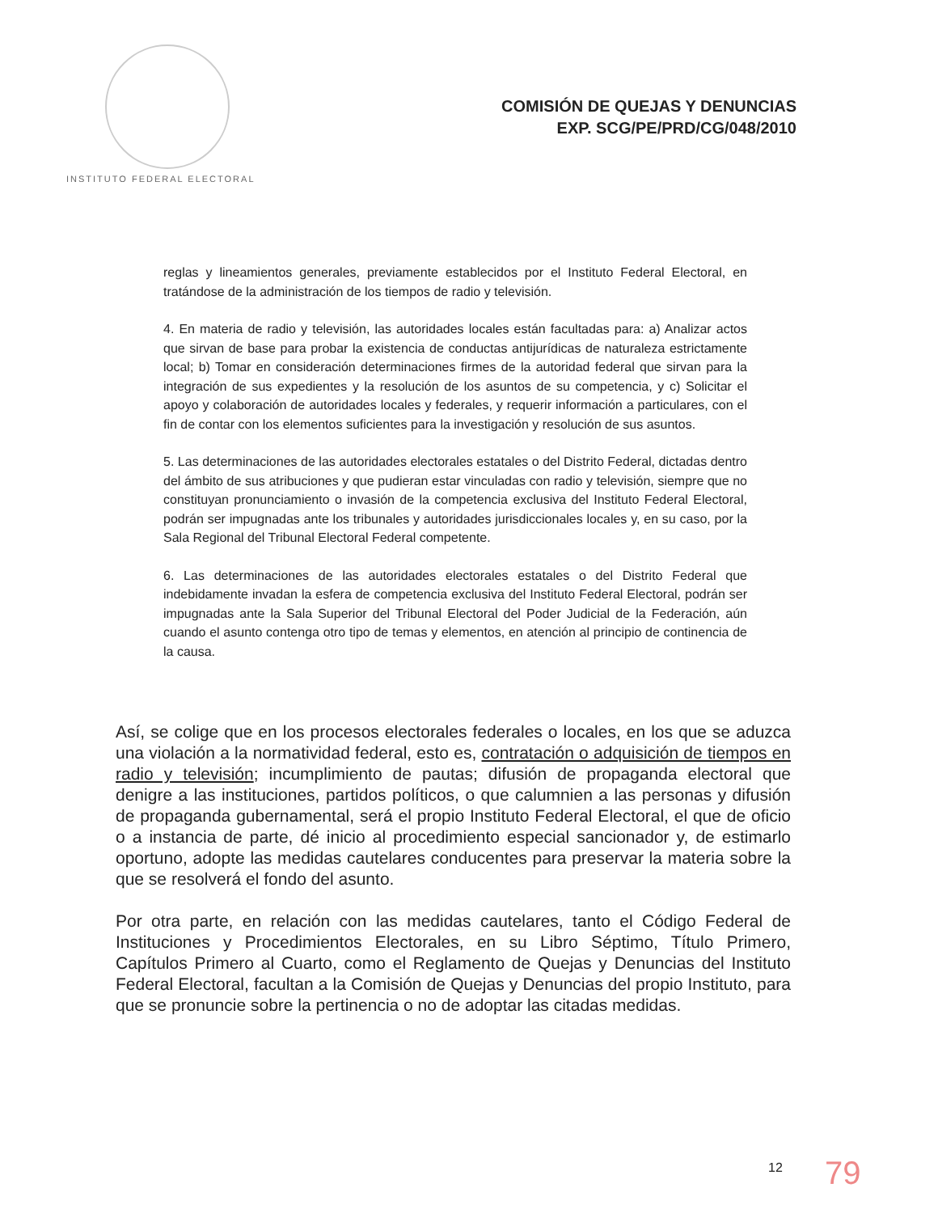INSTITUTO FEDERAL ELECTORAL
COMISIÓN DE QUEJAS Y DENUNCIAS
EXP. SCG/PE/PRD/CG/048/2010
reglas y lineamientos generales, previamente establecidos por el Instituto Federal Electoral, en tratándose de la administración de los tiempos de radio y televisión.
4. En materia de radio y televisión, las autoridades locales están facultadas para: a) Analizar actos que sirvan de base para probar la existencia de conductas antijurídicas de naturaleza estrictamente local; b) Tomar en consideración determinaciones firmes de la autoridad federal que sirvan para la integración de sus expedientes y la resolución de los asuntos de su competencia, y c) Solicitar el apoyo y colaboración de autoridades locales y federales, y requerir información a particulares, con el fin de contar con los elementos suficientes para la investigación y resolución de sus asuntos.
5. Las determinaciones de las autoridades electorales estatales o del Distrito Federal, dictadas dentro del ámbito de sus atribuciones y que pudieran estar vinculadas con radio y televisión, siempre que no constituyan pronunciamiento o invasión de la competencia exclusiva del Instituto Federal Electoral, podrán ser impugnadas ante los tribunales y autoridades jurisdiccionales locales y, en su caso, por la Sala Regional del Tribunal Electoral Federal competente.
6. Las determinaciones de las autoridades electorales estatales o del Distrito Federal que indebidamente invadan la esfera de competencia exclusiva del Instituto Federal Electoral, podrán ser impugnadas ante la Sala Superior del Tribunal Electoral del Poder Judicial de la Federación, aún cuando el asunto contenga otro tipo de temas y elementos, en atención al principio de continencia de la causa.
Así, se colige que en los procesos electorales federales o locales, en los que se aduzca una violación a la normatividad federal, esto es, contratación o adquisición de tiempos en radio y televisión; incumplimiento de pautas; difusión de propaganda electoral que denigre a las instituciones, partidos políticos, o que calumnien a las personas y difusión de propaganda gubernamental, será el propio Instituto Federal Electoral, el que de oficio o a instancia de parte, dé inicio al procedimiento especial sancionador y, de estimarlo oportuno, adopte las medidas cautelares conducentes para preservar la materia sobre la que se resolverá el fondo del asunto.
Por otra parte, en relación con las medidas cautelares, tanto el Código Federal de Instituciones y Procedimientos Electorales, en su Libro Séptimo, Título Primero, Capítulos Primero al Cuarto, como el Reglamento de Quejas y Denuncias del Instituto Federal Electoral, facultan a la Comisión de Quejas y Denuncias del propio Instituto, para que se pronuncie sobre la pertinencia o no de adoptar las citadas medidas.
12 79